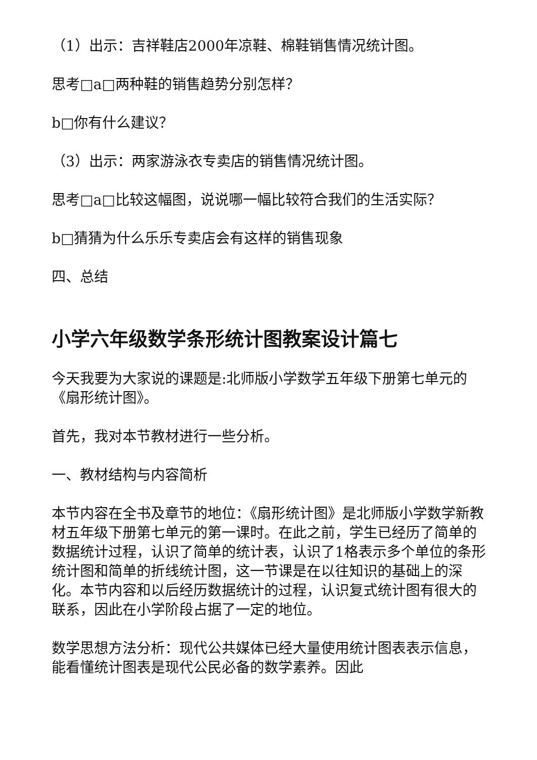（1）出示：吉祥鞋店2000年凉鞋、棉鞋销售情况统计图。
思考□a□两种鞋的销售趋势分别怎样？
b□你有什么建议？
（3）出示：两家游泳衣专卖店的销售情况统计图。
思考□a□比较这幅图，说说哪一幅比较符合我们的生活实际？
b□猜猜为什么乐乐专卖店会有这样的销售现象
四、总结
小学六年级数学条形统计图教案设计篇七
今天我要为大家说的课题是:北师版小学数学五年级下册第七单元的《扇形统计图》。
首先，我对本节教材进行一些分析。
一、教材结构与内容简析
本节内容在全书及章节的地位：《扇形统计图》是北师版小学数学新教材五年级下册第七单元的第一课时。在此之前，学生已经历了简单的数据统计过程，认识了简单的统计表，认识了1格表示多个单位的条形统计图和简单的折线统计图，这一节课是在以往知识的基础上的深化。本节内容和以后经历数据统计的过程，认识复式统计图有很大的联系，因此在小学阶段占据了一定的地位。
数学思想方法分析：现代公共媒体已经大量使用统计图表表示信息，能看懂统计图表是现代公民必备的数学素养。因此